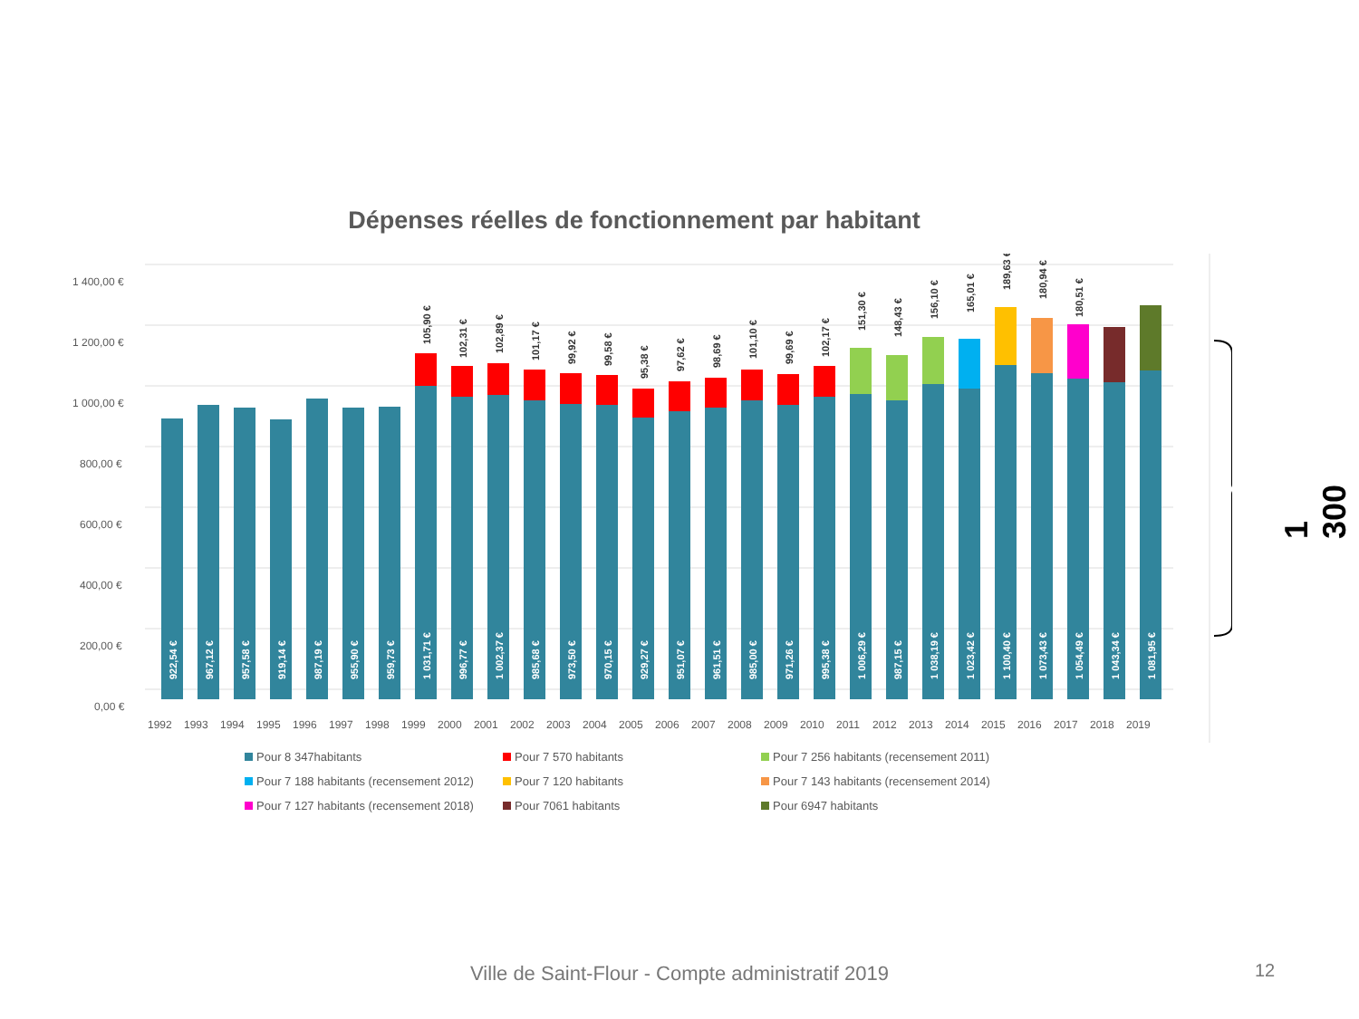Dépenses réelles de fonctionnement par habitant
1 400,00 €
1 200,00 €
1 000,00 €
800,00 €
600,00 €
400,00 €
200,00 €
0,00 €
922,54 €
967,12 €
957,58 €
919,14 €
987,19 €
955,90 €
959,73 €
1 031,71 €
996,77 €
1 002,37 €
985,68 €
973,50 €
970,15 €
929,27 €
951,07 €
961,51 €
985,00 €
971,26 €
995,38 €
1 006,29 €
987,15 €
1 038,19 €
1 023,42 €
1 100,40 €
1 073,43 €
1 054,49 €
1 043,34 €
1 081,95 €
105,90 €
102,31 €
102,89 €
101,17 €
99,92 €
99,58 €
95,38 €
97,62 €
98,69 €
101,10 €
99,69 €
102,17 €
151,30 €
148,43 €
156,10 €
165,01 €
189,63 €
180,94 €
180,51 €
1992
1993
1994
1995
1996
1997
1998
1999
2000
2001
2002
2003
2004
2005
2006
2007
2008
2009
2010
2011
2012
2013
2014
2015
2016
2017
2018
2019
Pour 8 347habitants Pour 7 570 habitants Pour 7 256 habitants (recensement 2011) Pour 7 188 habitants (recensement 2012) Pour 7 120 habitants Pour 7 143 habitants (recensement 2014) Pour 7 127 habitants (recensement 2018) Pour 7061 habitants Pour 6947 habitants
1 300 €
Ville de Saint-Flour - Compte administratif 2019 12